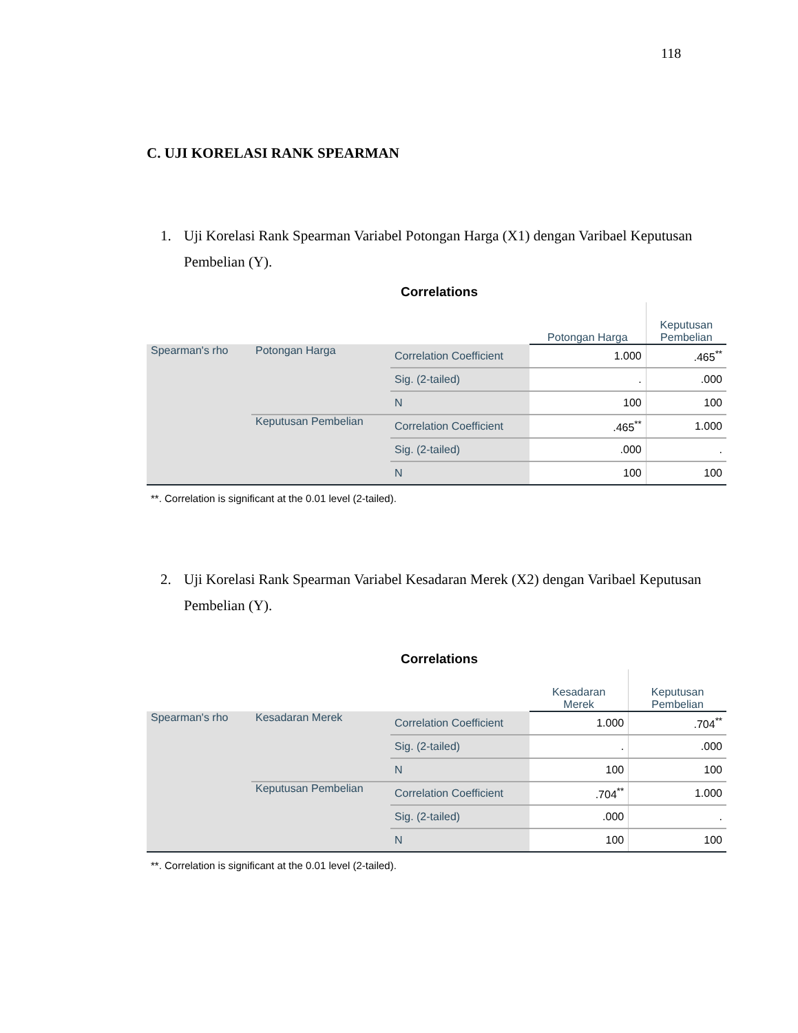118
C. UJI KORELASI RANK SPEARMAN
1. Uji Korelasi Rank Spearman Variabel Potongan Harga (X1) dengan Varibael Keputusan Pembelian (Y).
Correlations
| | | | Potongan Harga | Keputusan Pembelian |
| --- | --- | --- | --- | --- |
| Spearman's rho | Potongan Harga | Correlation Coefficient | 1.000 | .465<sup>**</sup> |
| | | Sig. (2-tailed) | . | .000 |
| | | N | 100 | 100 |
| | Keputusan Pembelian | Correlation Coefficient | .465<sup>**</sup> | 1.000 |
| | | Sig. (2-tailed) | .000 | . |
| | | N | 100 | 100 |
**. Correlation is significant at the 0.01 level (2-tailed).
2. Uji Korelasi Rank Spearman Variabel Kesadaran Merek (X2) dengan Varibael Keputusan Pembelian (Y).
Correlations
| | | | Kesadaran Merek | Keputusan Pembelian |
| --- | --- | --- | --- | --- |
| Spearman's rho | Kesadaran Merek | Correlation Coefficient | 1.000 | .704<sup>**</sup> |
| | | Sig. (2-tailed) | . | .000 |
| | | N | 100 | 100 |
| | Keputusan Pembelian | Correlation Coefficient | .704<sup>**</sup> | 1.000 |
| | | Sig. (2-tailed) | .000 | . |
| | | N | 100 | 100 |
**. Correlation is significant at the 0.01 level (2-tailed).